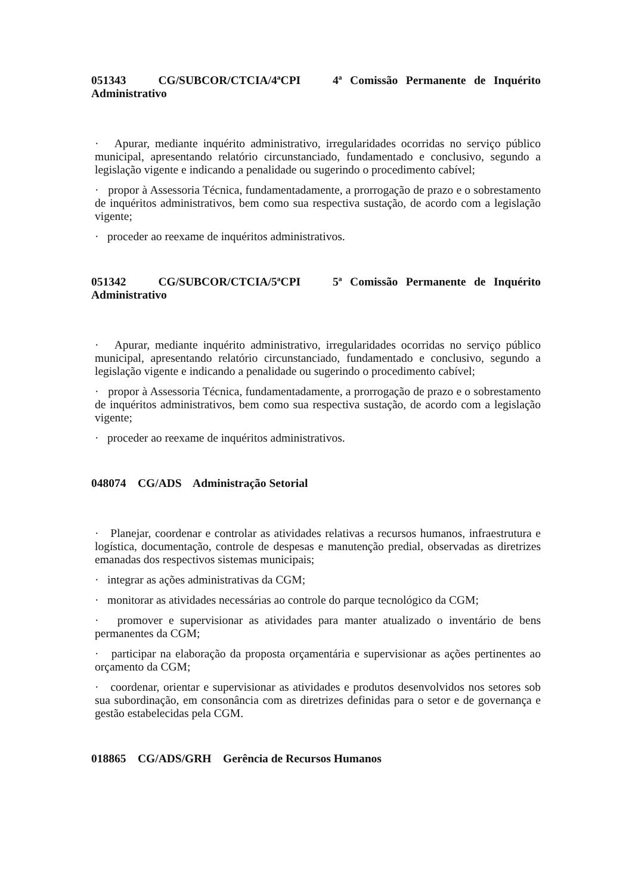051343 CG/SUBCOR/CTCIA/4ªCPI 4ª Comissão Permanente de Inquérito Administrativo
· Apurar, mediante inquérito administrativo, irregularidades ocorridas no serviço público municipal, apresentando relatório circunstanciado, fundamentado e conclusivo, segundo a legislação vigente e indicando a penalidade ou sugerindo o procedimento cabível;
· propor à Assessoria Técnica, fundamentadamente, a prorrogação de prazo e o sobrestamento de inquéritos administrativos, bem como sua respectiva sustação, de acordo com a legislação vigente;
· proceder ao reexame de inquéritos administrativos.
051342 CG/SUBCOR/CTCIA/5ªCPI 5ª Comissão Permanente de Inquérito Administrativo
· Apurar, mediante inquérito administrativo, irregularidades ocorridas no serviço público municipal, apresentando relatório circunstanciado, fundamentado e conclusivo, segundo a legislação vigente e indicando a penalidade ou sugerindo o procedimento cabível;
· propor à Assessoria Técnica, fundamentadamente, a prorrogação de prazo e o sobrestamento de inquéritos administrativos, bem como sua respectiva sustação, de acordo com a legislação vigente;
· proceder ao reexame de inquéritos administrativos.
048074 CG/ADS Administração Setorial
· Planejar, coordenar e controlar as atividades relativas a recursos humanos, infraestrutura e logística, documentação, controle de despesas e manutenção predial, observadas as diretrizes emanadas dos respectivos sistemas municipais;
· integrar as ações administrativas da CGM;
· monitorar as atividades necessárias ao controle do parque tecnológico da CGM;
· promover e supervisionar as atividades para manter atualizado o inventário de bens permanentes da CGM;
· participar na elaboração da proposta orçamentária e supervisionar as ações pertinentes ao orçamento da CGM;
· coordenar, orientar e supervisionar as atividades e produtos desenvolvidos nos setores sob sua subordinação, em consonância com as diretrizes definidas para o setor e de governança e gestão estabelecidas pela CGM.
018865 CG/ADS/GRH Gerência de Recursos Humanos